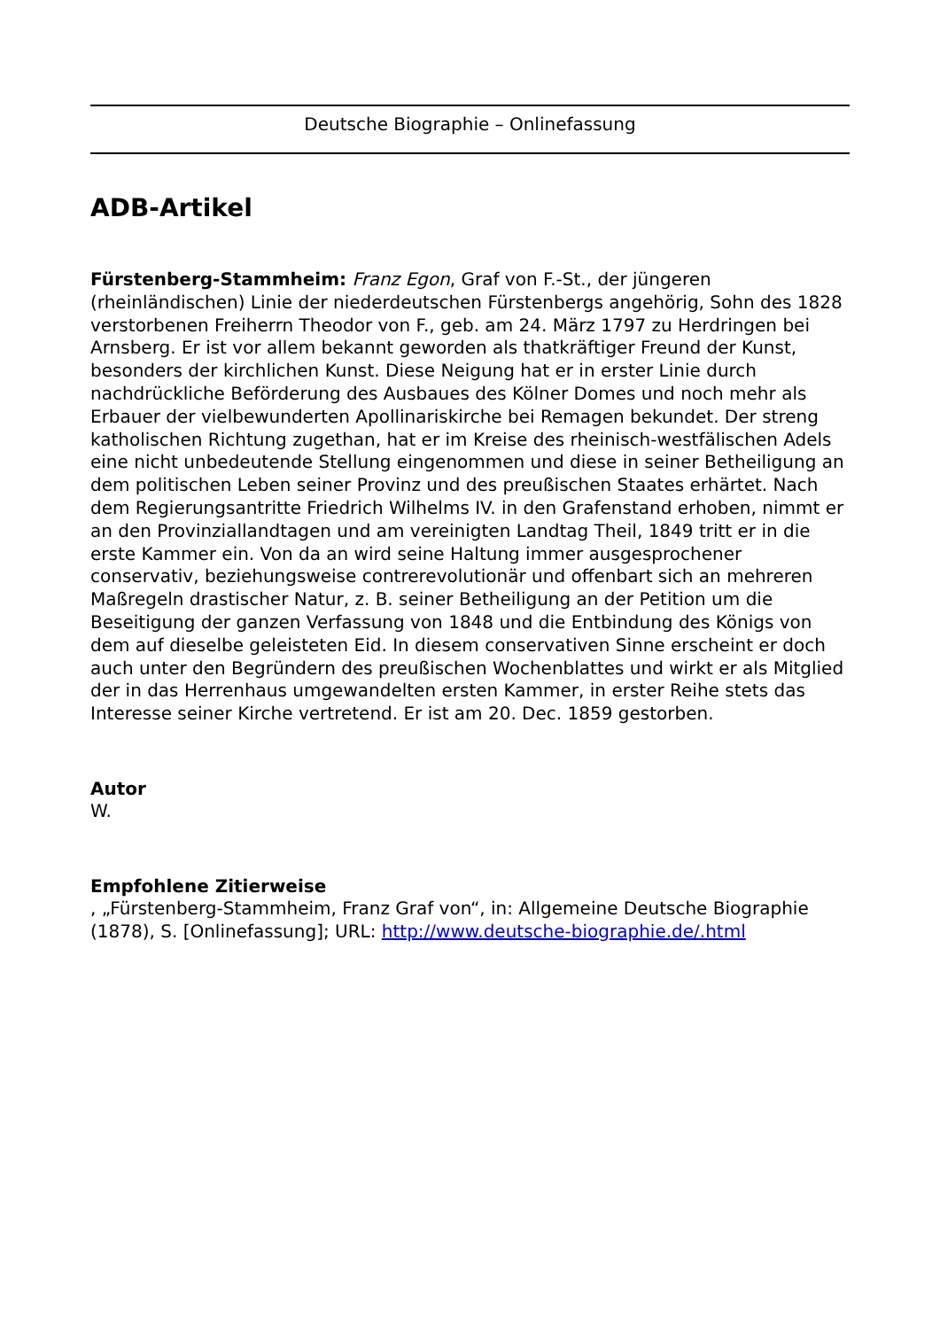Deutsche Biographie – Onlinefassung
ADB-Artikel
Fürstenberg-Stammheim: Franz Egon, Graf von F.-St., der jüngeren (rheinländischen) Linie der niederdeutschen Fürstenbergs angehörig, Sohn des 1828 verstorbenen Freiherrn Theodor von F., geb. am 24. März 1797 zu Herdringen bei Arnsberg. Er ist vor allem bekannt geworden als thatkräftiger Freund der Kunst, besonders der kirchlichen Kunst. Diese Neigung hat er in erster Linie durch nachdrückliche Beförderung des Ausbaues des Kölner Domes und noch mehr als Erbauer der vielbewunderten Apollinariskirche bei Remagen bekundet. Der streng katholischen Richtung zugethan, hat er im Kreise des rheinisch-westfälischen Adels eine nicht unbedeutende Stellung eingenommen und diese in seiner Betheiligung an dem politischen Leben seiner Provinz und des preußischen Staates erhärtet. Nach dem Regierungsantritte Friedrich Wilhelms IV. in den Grafenstand erhoben, nimmt er an den Provinziallandtagen und am vereinigten Landtag Theil, 1849 tritt er in die erste Kammer ein. Von da an wird seine Haltung immer ausgesprochener conservativ, beziehungsweise contrerevolutionär und offenbart sich an mehreren Maßregeln drastischer Natur, z. B. seiner Betheiligung an der Petition um die Beseitigung der ganzen Verfassung von 1848 und die Entbindung des Königs von dem auf dieselbe geleisteten Eid. In diesem conservativen Sinne erscheint er doch auch unter den Begründern des preußischen Wochenblattes und wirkt er als Mitglied der in das Herrenhaus umgewandelten ersten Kammer, in erster Reihe stets das Interesse seiner Kirche vertretend. Er ist am 20. Dec. 1859 gestorben.
Autor
W.
Empfohlene Zitierweise
, „Fürstenberg-Stammheim, Franz Graf von“, in: Allgemeine Deutsche Biographie (1878), S. [Onlinefassung]; URL: http://www.deutsche-biographie.de/.html